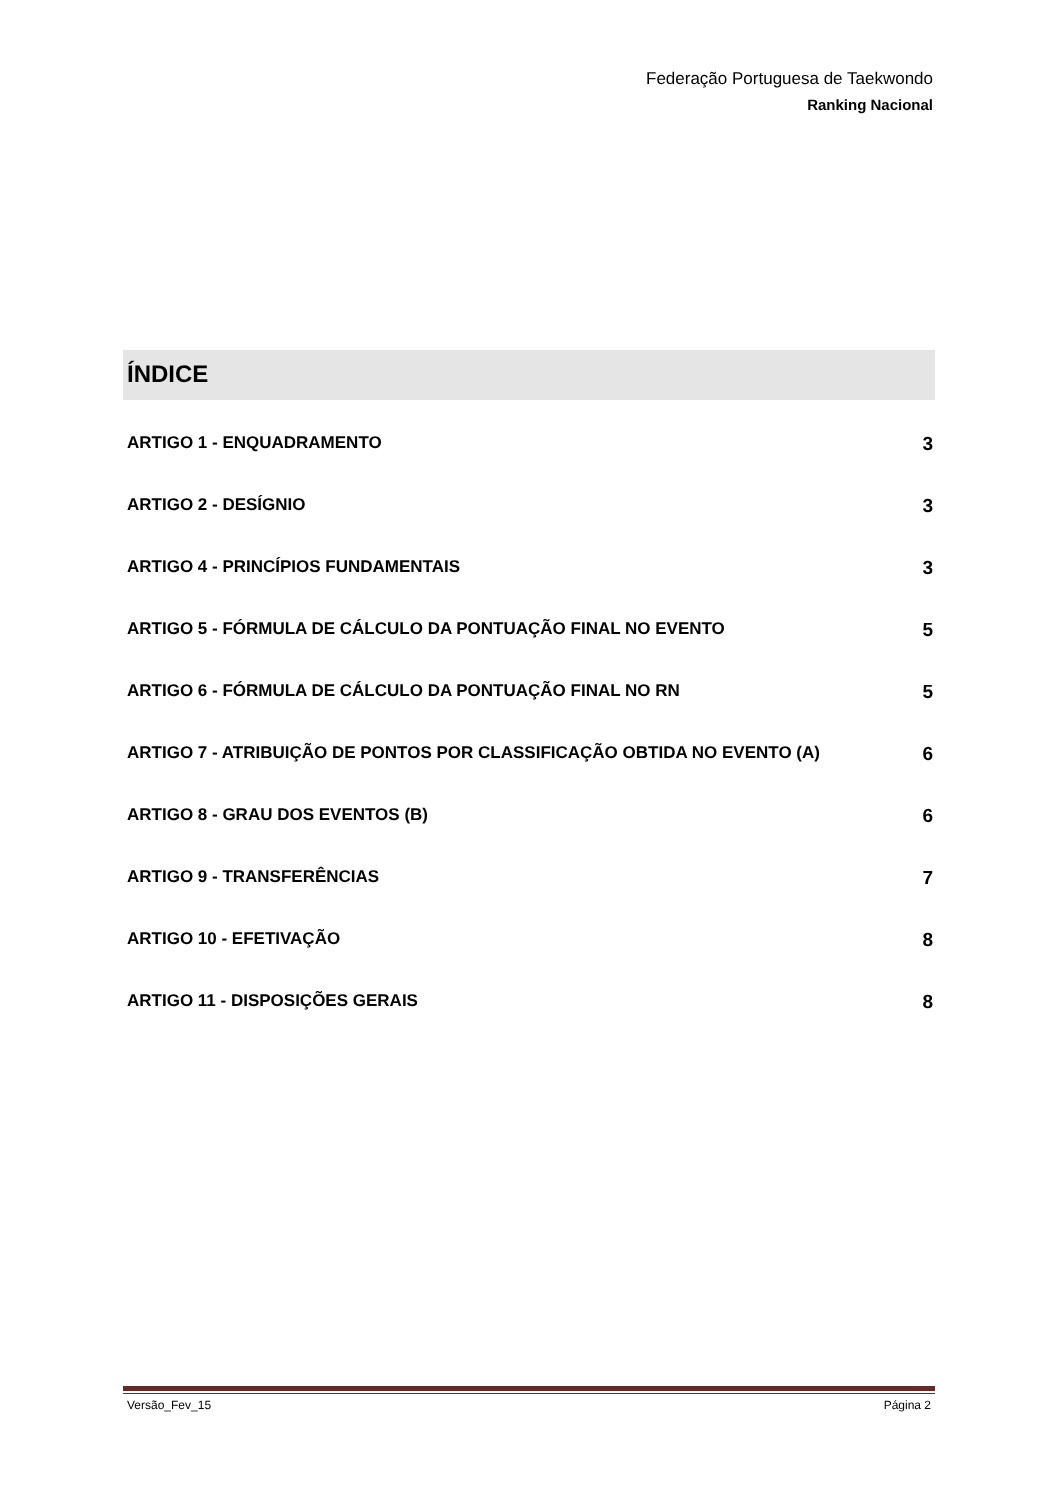Federação Portuguesa de Taekwondo
Ranking Nacional
ÍNDICE
ARTIGO 1 - ENQUADRAMENTO 3
ARTIGO 2 - DESÍGNIO 3
ARTIGO 4 - PRINCÍPIOS FUNDAMENTAIS 3
ARTIGO 5 - FÓRMULA DE CÁLCULO DA PONTUAÇÃO FINAL NO EVENTO 5
ARTIGO 6 - FÓRMULA DE CÁLCULO DA PONTUAÇÃO FINAL NO RN 5
ARTIGO 7 - ATRIBUIÇÃO DE PONTOS POR CLASSIFICAÇÃO OBTIDA NO EVENTO (A) 6
ARTIGO 8 - GRAU DOS EVENTOS (B) 6
ARTIGO 9 - TRANSFERÊNCIAS 7
ARTIGO 10 - EFETIVAÇÃO 8
ARTIGO 11 - DISPOSIÇÕES GERAIS 8
Versão_Fev_15 Página 2